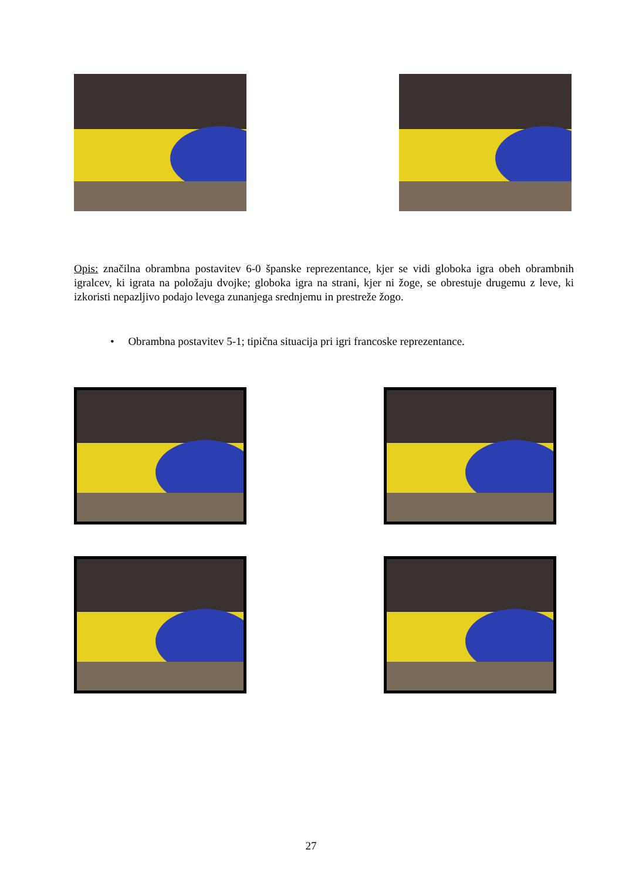Opis: značilna obrambna postavitev 6-0 španske reprezentance, kjer se vidi globoka igra obeh obrambnih igralcev, ki igrata na položaju dvojke; globoka igra na strani, kjer ni žoge, se obrestuje drugemu z leve, ki izkoristi nepazljivo podajo levega zunanjega srednjemu in prestreže žogo.
• Obrambna postavitev 5-1; tipična situacija pri igri francoske reprezentance.
27